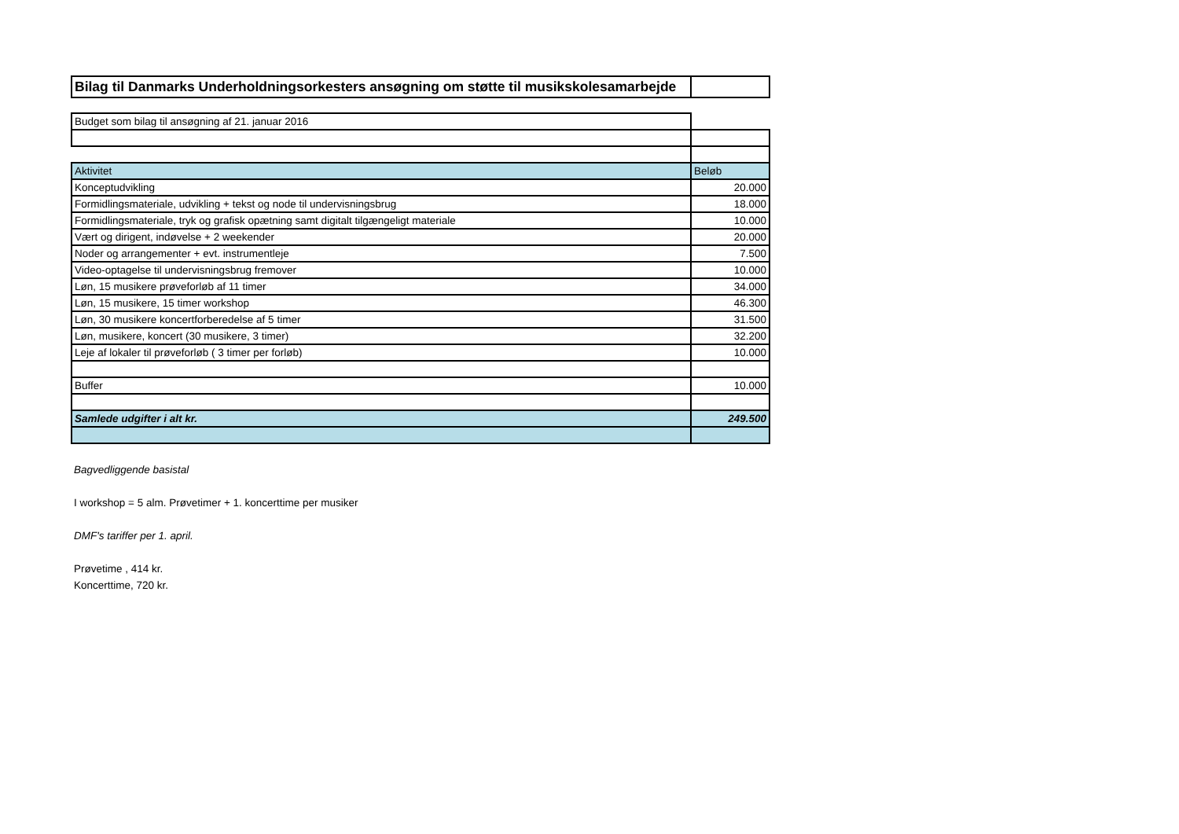| Bilag til Danmarks Underholdningsorkesters ansøgning om støtte til musikskolesamarbejde | |
| Budget som bilag til ansøgning af 21. januar 2016 | |
| Aktivitet | Beløb |
| Konceptudvikling | 20.000 |
| Formidlingsmateriale, udvikling + tekst og node til undervisningsbrug | 18.000 |
| Formidlingsmateriale, tryk og grafisk opætning samt digitalt tilgængeligt materiale | 10.000 |
| Vært og dirigent, indøvelse + 2 weekender | 20.000 |
| Noder og arrangementer + evt. instrumentleje | 7.500 |
| Video-optagelse til undervisningsbrug fremover | 10.000 |
| Løn, 15 musikere prøveforløb af 11 timer | 34.000 |
| Løn, 15 musikere, 15 timer workshop | 46.300 |
| Løn, 30 musikere koncertforberedelse af 5 timer | 31.500 |
| Løn, musikere, koncert (30 musikere, 3 timer) | 32.200 |
| Leje af lokaler til prøveforløb ( 3 timer per forløb) | 10.000 |
| Buffer | 10.000 |
| Samlede udgifter i alt kr. | 249.500 |
Bagvedliggende basistal
I workshop = 5 alm. Prøvetimer + 1. koncerttime per musiker
DMF's tariffer per 1. april.
Prøvetime , 414 kr.
Koncerttime, 720 kr.